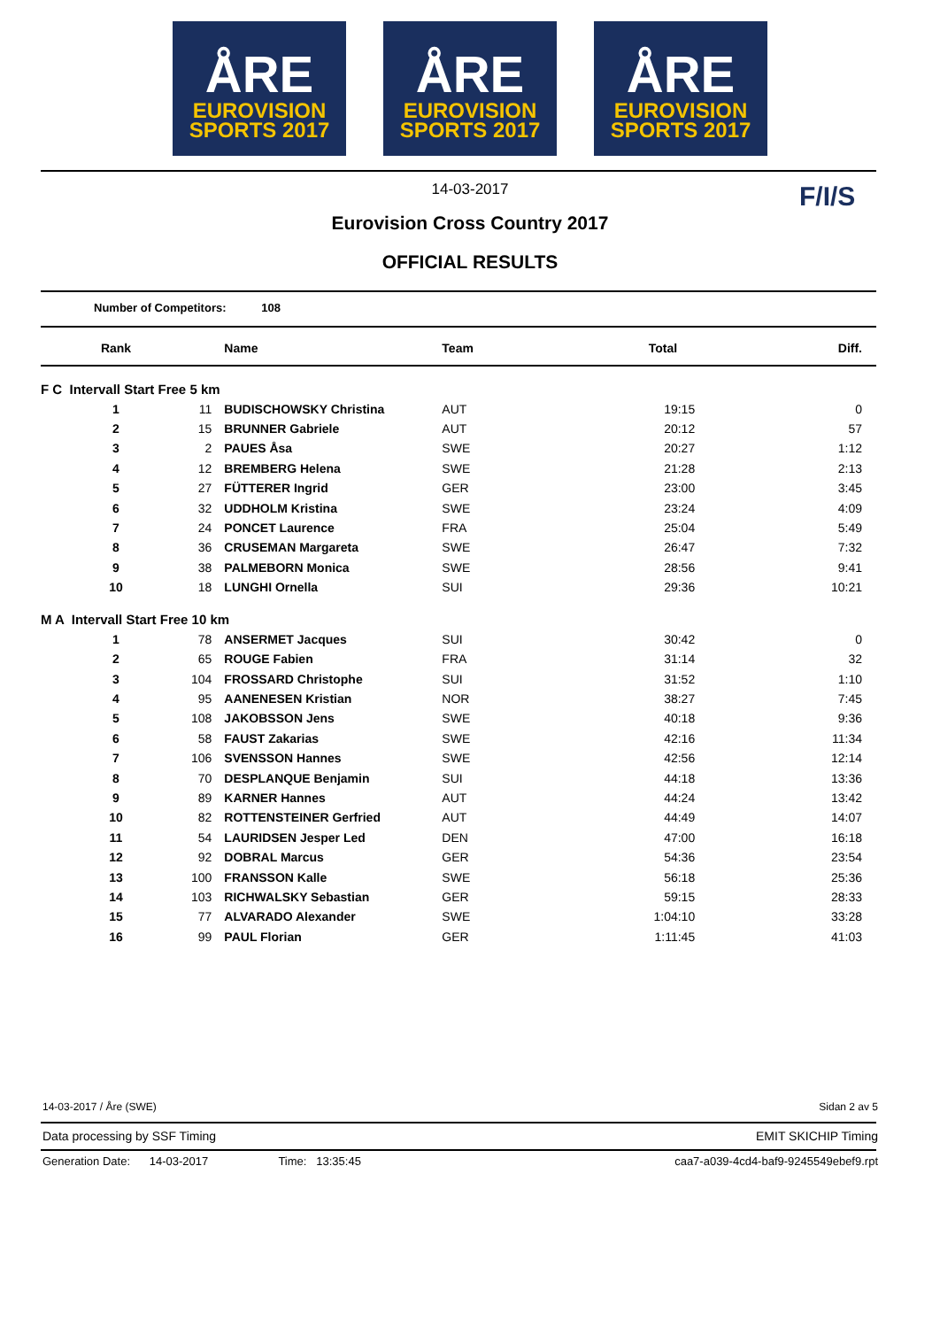ÅRE
EUROVISION
SPORTS 2017
ÅRE
EUROVISION
SPORTS 2017
ÅRE
EUROVISION
SPORTS 2017
14-03-2017
Eurovision Cross Country 2017
OFFICIAL RESULTS
F/I/S
Number of Competitors: 108
| Rank | | Name | Team | Total | Diff. |
| --- | --- | --- | --- | --- | --- |
| F C Intervall Start Free 5 km | | | | | |
| 1 | 11 | BUDISCHOWSKY Christina | AUT | 19:15 | 0 |
| 2 | 15 | BRUNNER Gabriele | AUT | 20:12 | 57 |
| 3 | 2 | PAUES Åsa | SWE | 20:27 | 1:12 |
| 4 | 12 | BREMBERG Helena | SWE | 21:28 | 2:13 |
| 5 | 27 | FÜTTERER Ingrid | GER | 23:00 | 3:45 |
| 6 | 32 | UDDHOLM Kristina | SWE | 23:24 | 4:09 |
| 7 | 24 | PONCET Laurence | FRA | 25:04 | 5:49 |
| 8 | 36 | CRUSEMAN Margareta | SWE | 26:47 | 7:32 |
| 9 | 38 | PALMEBORN Monica | SWE | 28:56 | 9:41 |
| 10 | 18 | LUNGHI Ornella | SUI | 29:36 | 10:21 |
| M A Intervall Start Free 10 km | | | | | |
| 1 | 78 | ANSERMET Jacques | SUI | 30:42 | 0 |
| 2 | 65 | ROUGE Fabien | FRA | 31:14 | 32 |
| 3 | 104 | FROSSARD Christophe | SUI | 31:52 | 1:10 |
| 4 | 95 | AANENESEN Kristian | NOR | 38:27 | 7:45 |
| 5 | 108 | JAKOBSSON Jens | SWE | 40:18 | 9:36 |
| 6 | 58 | FAUST Zakarias | SWE | 42:16 | 11:34 |
| 7 | 106 | SVENSSON Hannes | SWE | 42:56 | 12:14 |
| 8 | 70 | DESPLANQUE Benjamin | SUI | 44:18 | 13:36 |
| 9 | 89 | KARNER Hannes | AUT | 44:24 | 13:42 |
| 10 | 82 | ROTTENSTEINER Gerfried | AUT | 44:49 | 14:07 |
| 11 | 54 | LAURIDSEN Jesper Led | DEN | 47:00 | 16:18 |
| 12 | 92 | DOBRAL Marcus | GER | 54:36 | 23:54 |
| 13 | 100 | FRANSSON Kalle | SWE | 56:18 | 25:36 |
| 14 | 103 | RICHWALSKY Sebastian | GER | 59:15 | 28:33 |
| 15 | 77 | ALVARADO Alexander | SWE | 1:04:10 | 33:28 |
| 16 | 99 | PAUL Florian | GER | 1:11:45 | 41:03 |
14-03-2017 / Åre (SWE) Sidan 2 av 5
Data processing by SSF Timing EMIT SKICHIP Timing
Generation Date: 14-03-2017 Time: 13:35:45 caa7-a039-4cd4-baf9-9245549ebef9.rpt